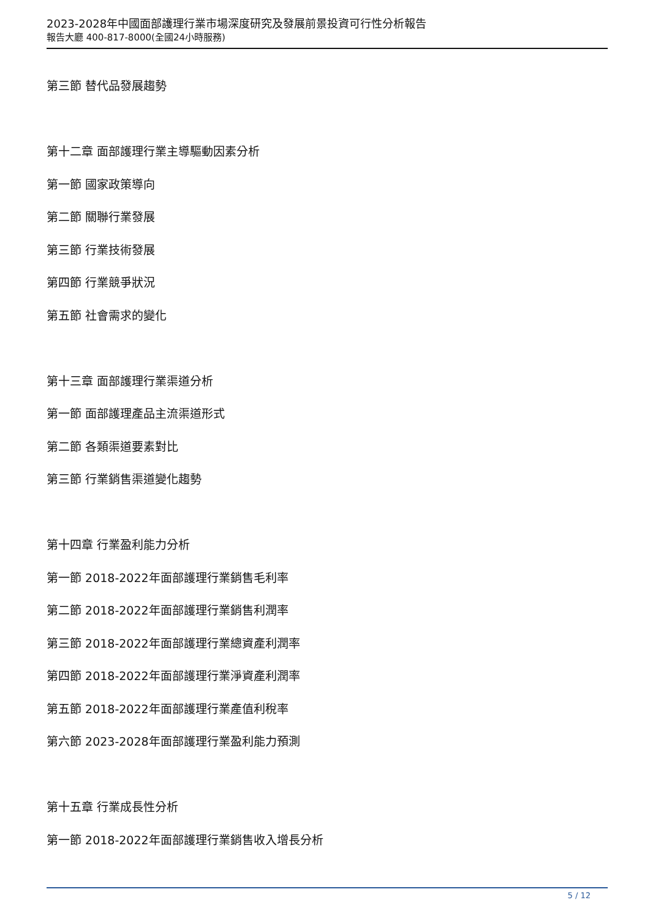2023-2028年中國面部護理行業市場深度研究及發展前景投資可行性分析報告
報告大廳 400-817-8000(全國24小時服務)
第三節 替代品發展趨勢
第十二章 面部護理行業主導驅動因素分析
第一節 國家政策導向
第二節 關聯行業發展
第三節 行業技術發展
第四節 行業競爭狀況
第五節 社會需求的變化
第十三章 面部護理行業渠道分析
第一節 面部護理產品主流渠道形式
第二節 各類渠道要素對比
第三節 行業銷售渠道變化趨勢
第十四章 行業盈利能力分析
第一節 2018-2022年面部護理行業銷售毛利率
第二節 2018-2022年面部護理行業銷售利潤率
第三節 2018-2022年面部護理行業總資產利潤率
第四節 2018-2022年面部護理行業淨資產利潤率
第五節 2018-2022年面部護理行業產值利稅率
第六節 2023-2028年面部護理行業盈利能力預測
第十五章 行業成長性分析
第一節 2018-2022年面部護理行業銷售收入增長分析
5 / 12